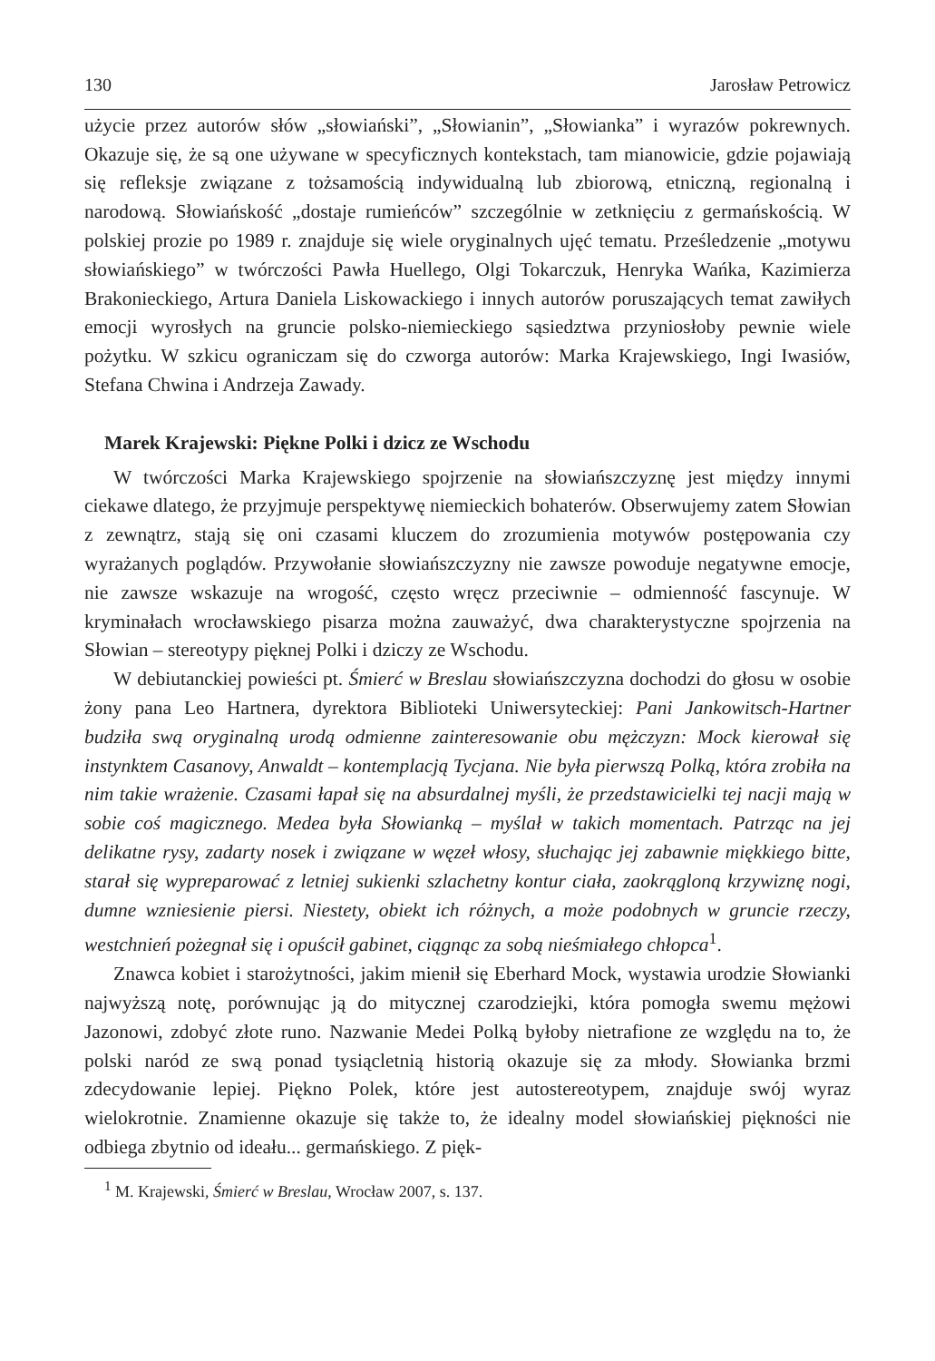130 Jarosław Petrowicz
użycie przez autorów słów „słowiański”, „Słowianin”, „Słowianka” i wyrazów pokrewnych. Okazuje się, że są one używane w specyficznych kontekstach, tam mianowicie, gdzie pojawiają się refleksje związane z tożsamością indywidualną lub zbiorową, etniczną, regionalną i narodową. Słowiańskość „dostaje rumieńców” szczególnie w zetknięciu z germańskością. W polskiej prozie po 1989 r. znajduje się wiele oryginalnych ujęć tematu. Prześledzenie „motywu słowiańskiego” w twórczości Pawła Huellego, Olgi Tokarczuk, Henryka Wańka, Kazimierza Brakonieckiego, Artura Daniela Liskowackiego i innych autorów poruszających temat zawiłych emocji wyrosłych na gruncie polsko-niemieckiego sąsiedztwa przyniosłoby pewnie wiele pożytku. W szkicu ograniczam się do czworga autorów: Marka Krajewskiego, Ingi Iwasiów, Stefana Chwina i Andrzeja Zawady.
Marek Krajewski: Piękne Polki i dzicz ze Wschodu
W twórczości Marka Krajewskiego spojrzenie na słowiańszczyznę jest między innymi ciekawe dlatego, że przyjmuje perspektywę niemieckich bohaterów. Obserwujemy zatem Słowian z zewnątrz, stają się oni czasami kluczem do zrozumienia motywów postępowania czy wyrażanych poglądów. Przywołanie słowiańszczyzny nie zawsze powoduje negatywne emocje, nie zawsze wskazuje na wrogość, często wręcz przeciwnie – odmienność fascynuje. W kryminałach wrocławskiego pisarza można zauważyć, dwa charakterystyczne spojrzenia na Słowian – stereotypy pięknej Polki i dziczy ze Wschodu.
W debiutanckiej powieści pt. Śmierć w Breslau słowiańszczyzna dochodzi do głosu w osobie żony pana Leo Hartnera, dyrektora Biblioteki Uniwersyteckiej: Pani Jankowitsch-Hartner budziła swą oryginalną urodą odmienne zainteresowanie obu mężczyzn: Mock kierował się instynktem Casanovy, Anwaldt – kontemplacją Tycjana. Nie była pierwszą Polką, która zrobiła na nim takie wrażenie. Czasami łapał się na absurdalnej myśli, że przedstawicielki tej nacji mają w sobie coś magicznego. Medea była Słowianką – myślał w takich momentach. Patrząc na jej delikatne rysy, zadarty nosek i związane w węzeł włosy, słuchając jej zabawnie miękkiego bitte, starał się wypreparować z letniej sukienki szlachetny kontur ciała, zaokrągloną krzywiznę nogi, dumne wzniesienie piersi. Niestety, obiekt ich różnych, a może podobnych w gruncie rzeczy, westchnień pożegnał się i opuścił gabinet, ciągnąc za sobą nieśmiałego chłopca<sup>1</sup>.
Znawca kobiet i starożytności, jakim mienił się Eberhard Mock, wystawia urodzie Słowianki najwyższą notę, porównując ją do mitycznej czarodziejki, która pomogła swemu mężowi Jazonowi, zdobyć złote runo. Nazwanie Medei Polką byłoby nietrafione ze względu na to, że polski naród ze swą ponad tysiącletnią historią okazuje się za młody. Słowianka brzmi zdecydowanie lepiej. Piękno Polek, które jest autostereotypem, znajduje swój wyraz wielokrotnie. Znamienne okazuje się także to, że idealny model słowiańskiej piękności nie odbiega zbytnio od ideału... germańskiego. Z pięk-
<sup>1</sup> M. Krajewski, Śmierć w Breslau, Wrocław 2007, s. 137.